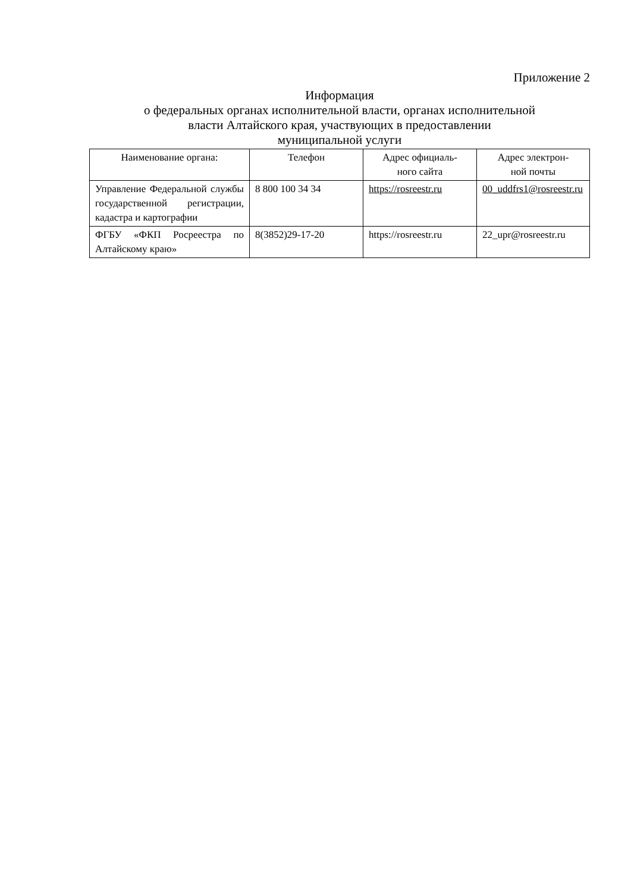Приложение 2
Информация
о федеральных органах исполнительной власти, органах исполнительной
власти Алтайского края, участвующих в предоставлении
муниципальной услуги
| Наименование органа: | Телефон | Адрес официаль- ного сайта | Адрес электрон- ной почты |
| --- | --- | --- | --- |
| Управление Федеральной службы государственной регистрации, кадастра и картографии | 8 800 100 34 34 | https://rosreestr.ru | 00_uddfrs1@rosreestr.ru |
| ФГБУ «ФКП Росреестра по Алтайскому краю» | 8(3852)29-17-20 | https://rosreestr.ru | 22_upr@rosreestr.ru |